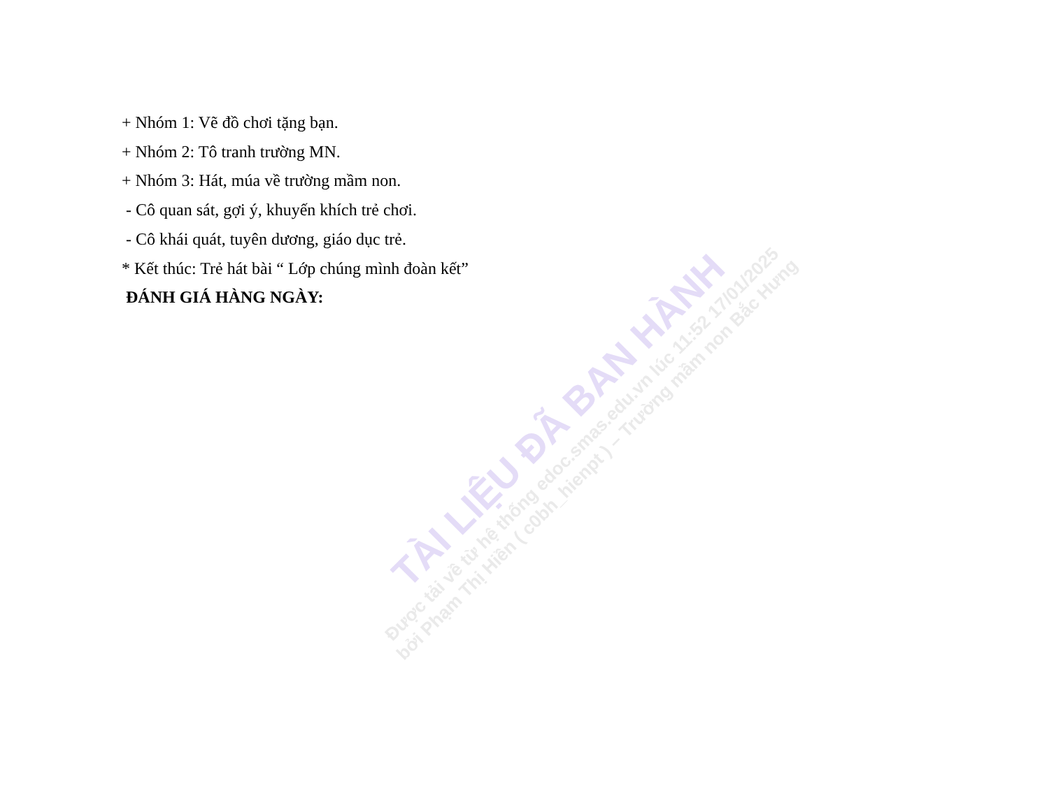+ Nhóm 1: Vẽ đồ chơi tặng bạn.
+ Nhóm 2: Tô tranh trường MN.
+ Nhóm 3: Hát, múa về trường mầm non.
- Cô quan sát, gợi ý, khuyến khích trẻ chơi.
- Cô khái quát, tuyên dương, giáo dục trẻ.
* Kết thúc: Trẻ hát bài “ Lớp chúng mình đoàn kết”
ĐÁNH GIÁ HÀNG NGÀY:
TÀI LIỆU ĐÃ BAN HÀNH
Được tải về từ hệ thống edoc.smas.edu.vn lúc 11:52 17/01/2025
bởi Phạm Thị Hiền ( c0bh_hienpt ) – Trường mầm non Bắc Hưng